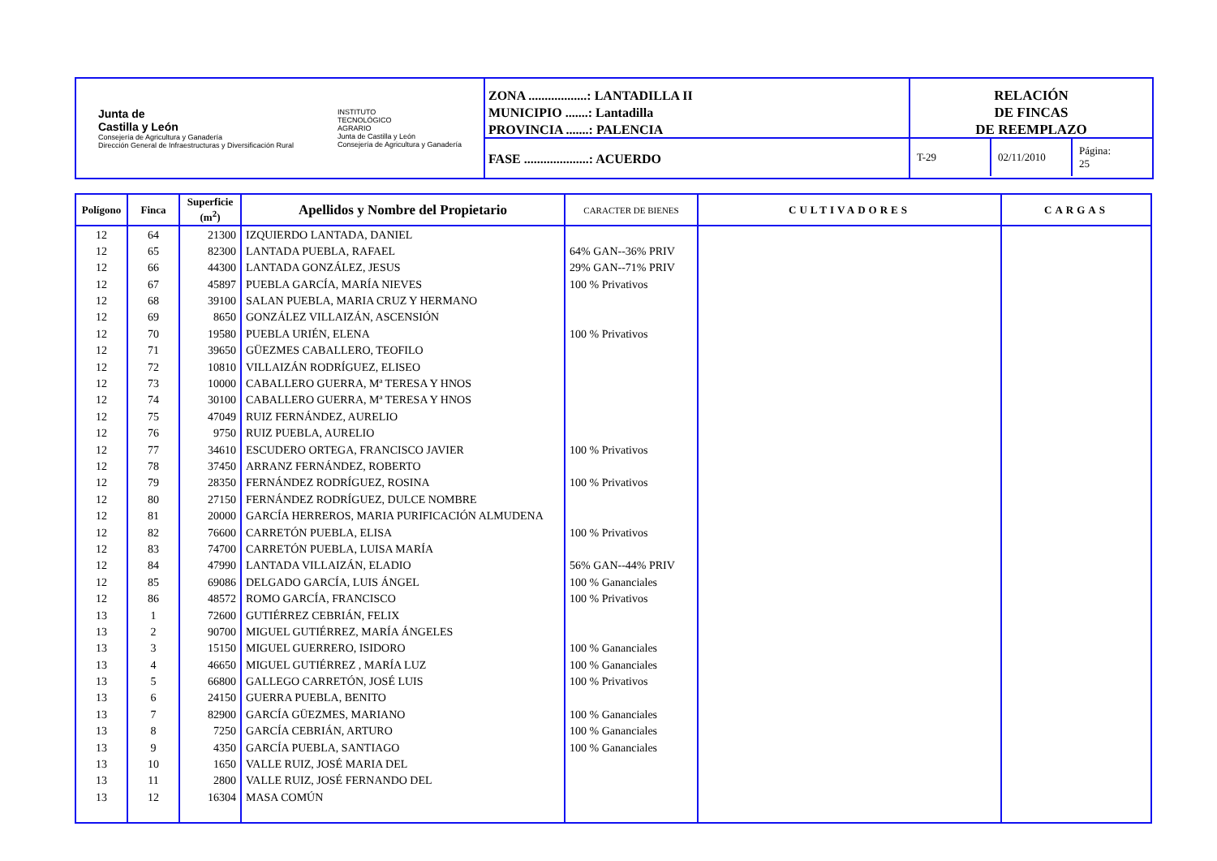Junta de
Castilla y León
Consejería de Agricultura y Ganadería
Dirección General de Infraestructuras y Diversificación Rural
INSTITUTO
TECNOLÓGICO
AGRARIO
Junta de Castilla y León
Consejería de Agricultura y Ganadería
ZONA ..................: LANTADILLA II
MUNICIPIO .......: Lantadilla
PROVINCIA .......: PALENCIA
FASE ....................: ACUERDO
RELACIÓN
DE FINCAS
DE REEMPLAZO
T-29 02/11/2010 Página: 25
| Polígono | Finca | Superficie (m<sup>2</sup>) | Apellidos y Nombre del Propietario | CARACTER DE BIENES | CULTIVADORES | CARGAS |
| --- | --- | --- | --- | --- | --- | --- |
| 12 | 64 | 21300 | IZQUIERDO LANTADA, DANIEL | | | |
| 12 | 65 | 82300 | LANTADA PUEBLA, RAFAEL | 64% GAN--36% PRIV | | |
| 12 | 66 | 44300 | LANTADA GONZÁLEZ, JESUS | 29% GAN--71% PRIV | | |
| 12 | 67 | 45897 | PUEBLA GARCÍA, MARÍA NIEVES | 100 % Privativos | | |
| 12 | 68 | 39100 | SALAN PUEBLA, MARIA CRUZ Y HERMANO | | | |
| 12 | 69 | 8650 | GONZÁLEZ VILLAIZÁN, ASCENSIÓN | | | |
| 12 | 70 | 19580 | PUEBLA URIÉN, ELENA | 100 % Privativos | | |
| 12 | 71 | 39650 | GÜEZMES CABALLERO, TEOFILO | | | |
| 12 | 72 | 10810 | VILLAIZÁN RODRÍGUEZ, ELISEO | | | |
| 12 | 73 | 10000 | CABALLERO GUERRA, Mª TERESA Y HNOS | | | |
| 12 | 74 | 30100 | CABALLERO GUERRA, Mª TERESA Y HNOS | | | |
| 12 | 75 | 47049 | RUIZ FERNÁNDEZ, AURELIO | | | |
| 12 | 76 | 9750 | RUIZ PUEBLA, AURELIO | | | |
| 12 | 77 | 34610 | ESCUDERO ORTEGA, FRANCISCO JAVIER | 100 % Privativos | | |
| 12 | 78 | 37450 | ARRANZ FERNÁNDEZ, ROBERTO | | | |
| 12 | 79 | 28350 | FERNÁNDEZ RODRÍGUEZ, ROSINA | 100 % Privativos | | |
| 12 | 80 | 27150 | FERNÁNDEZ RODRÍGUEZ, DULCE NOMBRE | | | |
| 12 | 81 | 20000 | GARCÍA HERREROS, MARIA PURIFICACIÓN ALMUDENA | | | |
| 12 | 82 | 76600 | CARRETÓN PUEBLA, ELISA | 100 % Privativos | | |
| 12 | 83 | 74700 | CARRETÓN PUEBLA, LUISA MARÍA | | | |
| 12 | 84 | 47990 | LANTADA VILLAIZÁN, ELADIO | 56% GAN--44% PRIV | | |
| 12 | 85 | 69086 | DELGADO GARCÍA, LUIS ÁNGEL | 100 % Gananciales | | |
| 12 | 86 | 48572 | ROMO GARCÍA, FRANCISCO | 100 % Privativos | | |
| 13 | 1 | 72600 | GUTIÉRREZ CEBRIÁN, FELIX | | | |
| 13 | 2 | 90700 | MIGUEL GUTIÉRREZ, MARÍA ÁNGELES | | | |
| 13 | 3 | 15150 | MIGUEL GUERRERO, ISIDORO | 100 % Gananciales | | |
| 13 | 4 | 46650 | MIGUEL GUTIÉRREZ , MARÍA LUZ | 100 % Gananciales | | |
| 13 | 5 | 66800 | GALLEGO CARRETÓN, JOSÉ LUIS | 100 % Privativos | | |
| 13 | 6 | 24150 | GUERRA PUEBLA, BENITO | | | |
| 13 | 7 | 82900 | GARCÍA GÜEZMES, MARIANO | 100 % Gananciales | | |
| 13 | 8 | 7250 | GARCÍA CEBRIÁN, ARTURO | 100 % Gananciales | | |
| 13 | 9 | 4350 | GARCÍA PUEBLA, SANTIAGO | 100 % Gananciales | | |
| 13 | 10 | 1650 | VALLE RUIZ, JOSÉ MARIA DEL | | | |
| 13 | 11 | 2800 | VALLE RUIZ, JOSÉ FERNANDO DEL | | | |
| 13 | 12 | 16304 | MASA COMÚN | | | |